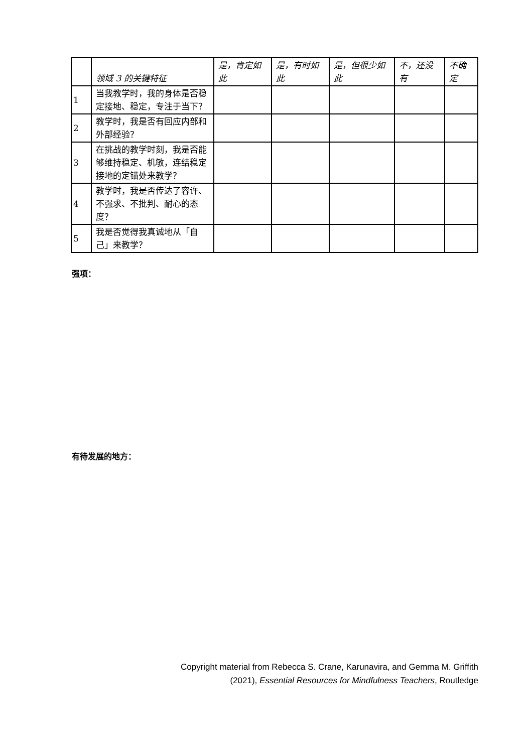| | 领域 3 的关键特征 | 是，肯定如此 | 是，有时如此 | 是，但很少如此 | 不，还没有 | 不确定 |
| --- | --- | --- | --- | --- | --- | --- |
| 1 | 当我教学时，我的身体是否稳定接地、稳定，专注于当下？ | | | | | |
| 2 | 教学时，我是否有回应内部和外部经验？ | | | | | |
| 3 | 在挑战的教学时刻，我是否能够维持稳定、机敏，连结稳定接地的定锚处来教学？ | | | | | |
| 4 | 教学时，我是否传达了容许、不强求、不批判、耐心的态度？ | | | | | |
| 5 | 我是否觉得我真诚地从「自己」来教学？ | | | | | |
强项：
有待发展的地方：
Copyright material from Rebecca S. Crane, Karunavira, and Gemma M. Griffith
(2021), Essential Resources for Mindfulness Teachers, Routledge